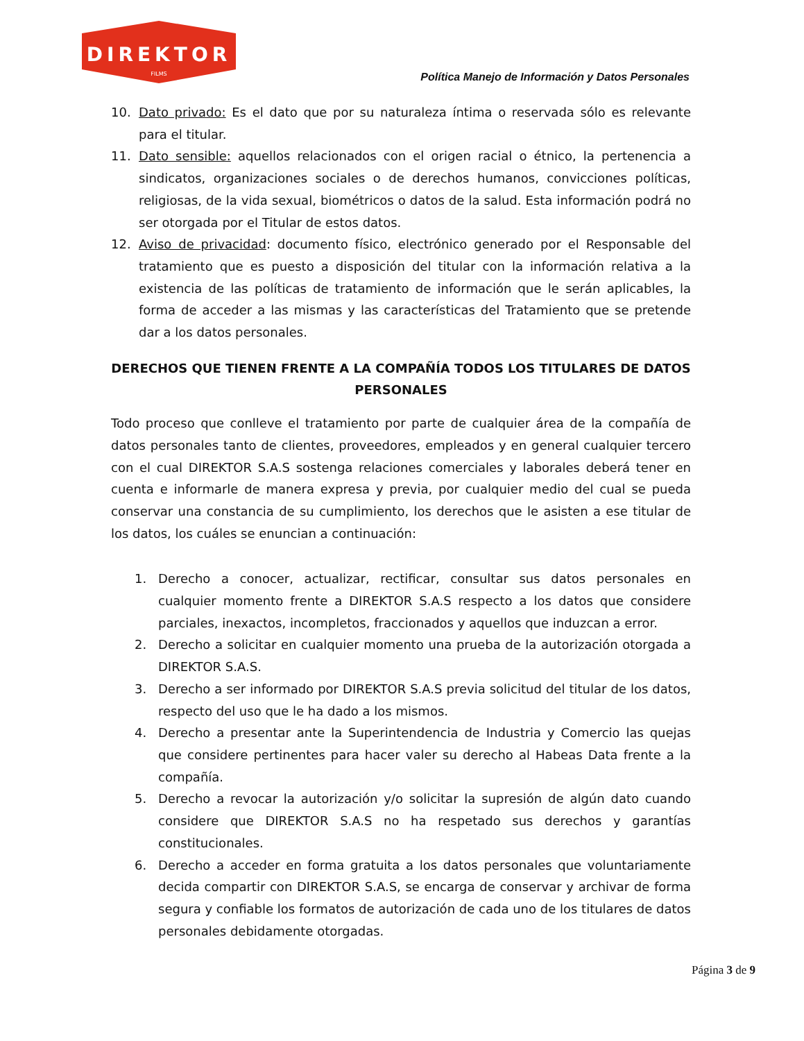DIREKTOR
FILMS
Política Manejo de Información y Datos Personales
10. Dato privado: Es el dato que por su naturaleza íntima o reservada sólo es relevante para el titular.
11. Dato sensible: aquellos relacionados con el origen racial o étnico, la pertenencia a sindicatos, organizaciones sociales o de derechos humanos, convicciones políticas, religiosas, de la vida sexual, biométricos o datos de la salud. Esta información podrá no ser otorgada por el Titular de estos datos.
12. Aviso de privacidad: documento físico, electrónico generado por el Responsable del tratamiento que es puesto a disposición del titular con la información relativa a la existencia de las políticas de tratamiento de información que le serán aplicables, la forma de acceder a las mismas y las características del Tratamiento que se pretende dar a los datos personales.
DERECHOS QUE TIENEN FRENTE A LA COMPAÑÍA TODOS LOS TITULARES DE DATOS PERSONALES
Todo proceso que conlleve el tratamiento por parte de cualquier área de la compañía de datos personales tanto de clientes, proveedores, empleados y en general cualquier tercero con el cual DIREKTOR S.A.S sostenga relaciones comerciales y laborales deberá tener en cuenta e informarle de manera expresa y previa, por cualquier medio del cual se pueda conservar una constancia de su cumplimiento, los derechos que le asisten a ese titular de los datos, los cuáles se enuncian a continuación:
1. Derecho a conocer, actualizar, rectificar, consultar sus datos personales en cualquier momento frente a DIREKTOR S.A.S respecto a los datos que considere parciales, inexactos, incompletos, fraccionados y aquellos que induzcan a error.
2. Derecho a solicitar en cualquier momento una prueba de la autorización otorgada a DIREKTOR S.A.S.
3. Derecho a ser informado por DIREKTOR S.A.S previa solicitud del titular de los datos, respecto del uso que le ha dado a los mismos.
4. Derecho a presentar ante la Superintendencia de Industria y Comercio las quejas que considere pertinentes para hacer valer su derecho al Habeas Data frente a la compañía.
5. Derecho a revocar la autorización y/o solicitar la supresión de algún dato cuando considere que DIREKTOR S.A.S no ha respetado sus derechos y garantías constitucionales.
6. Derecho a acceder en forma gratuita a los datos personales que voluntariamente decida compartir con DIREKTOR S.A.S, se encarga de conservar y archivar de forma segura y confiable los formatos de autorización de cada uno de los titulares de datos personales debidamente otorgadas.
Página 3 de 9